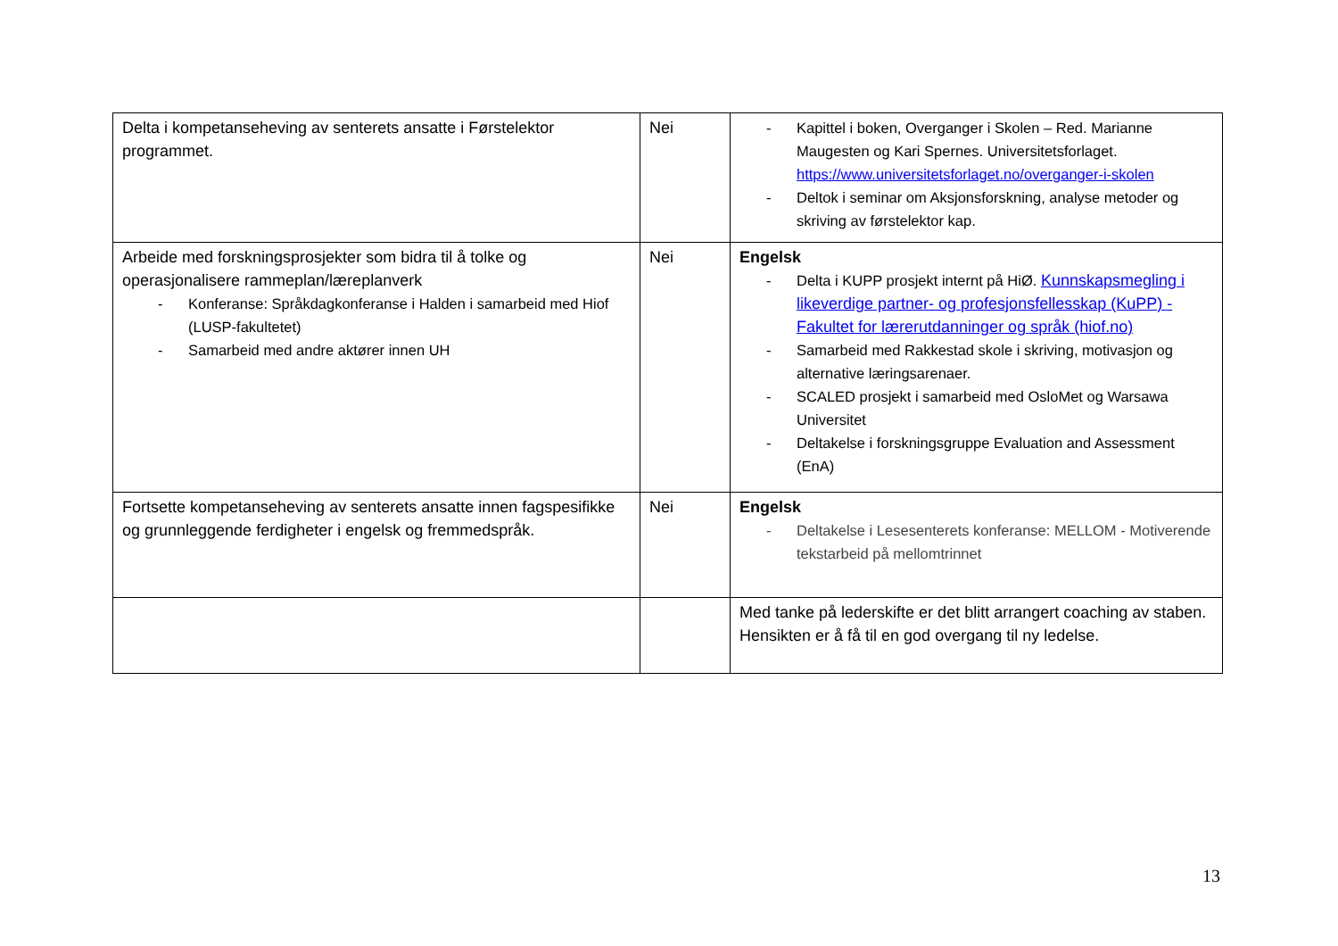| Delta i kompetanseheving av senterets ansatte i Førstelektor programmet. | Nei | - Kapittel i boken, Overganger i Skolen – Red. Marianne Maugesten og Kari Spernes. Universitetsforlaget. https://www.universitetsforlaget.no/overganger-i-skolen - Deltok i seminar om Aksjonsforskning, analyse metoder og skriving av førstelektor kap. |
| Arbeide med forskningsprosjekter som bidra til å tolke og operasjonalisere rammeplan/læreplanverk - Konferanse: Språkdagkonferanse i Halden i samarbeid med Hiof (LUSP-fakultetet) - Samarbeid med andre aktører innen UH | Nei | Engelsk - Delta i KUPP prosjekt internt på HiØ. Kunnskapsmegling i likeverdige partner- og profesjonsfellesskap (KuPP) - Fakultet for lærerutdanninger og språk (hiof.no) - Samarbeid med Rakkestad skole i skriving, motivasjon og alternative læringsarenaer. - SCALED prosjekt i samarbeid med OsloMet og Warsawa Universitet - Deltakelse i forskningsgruppe Evaluation and Assessment (EnA) |
| Fortsette kompetanseheving av senterets ansatte innen fagspesifikke og grunnleggende ferdigheter i engelsk og fremmedspråk. | Nei | Engelsk - Deltakelse i Lesesenterets konferanse: MELLOM - Motiverende tekstarbeid på mellomtrinnet |
| | | Med tanke på lederskifte er det blitt arrangert coaching av staben. Hensikten er å få til en god overgang til ny ledelse. |
13